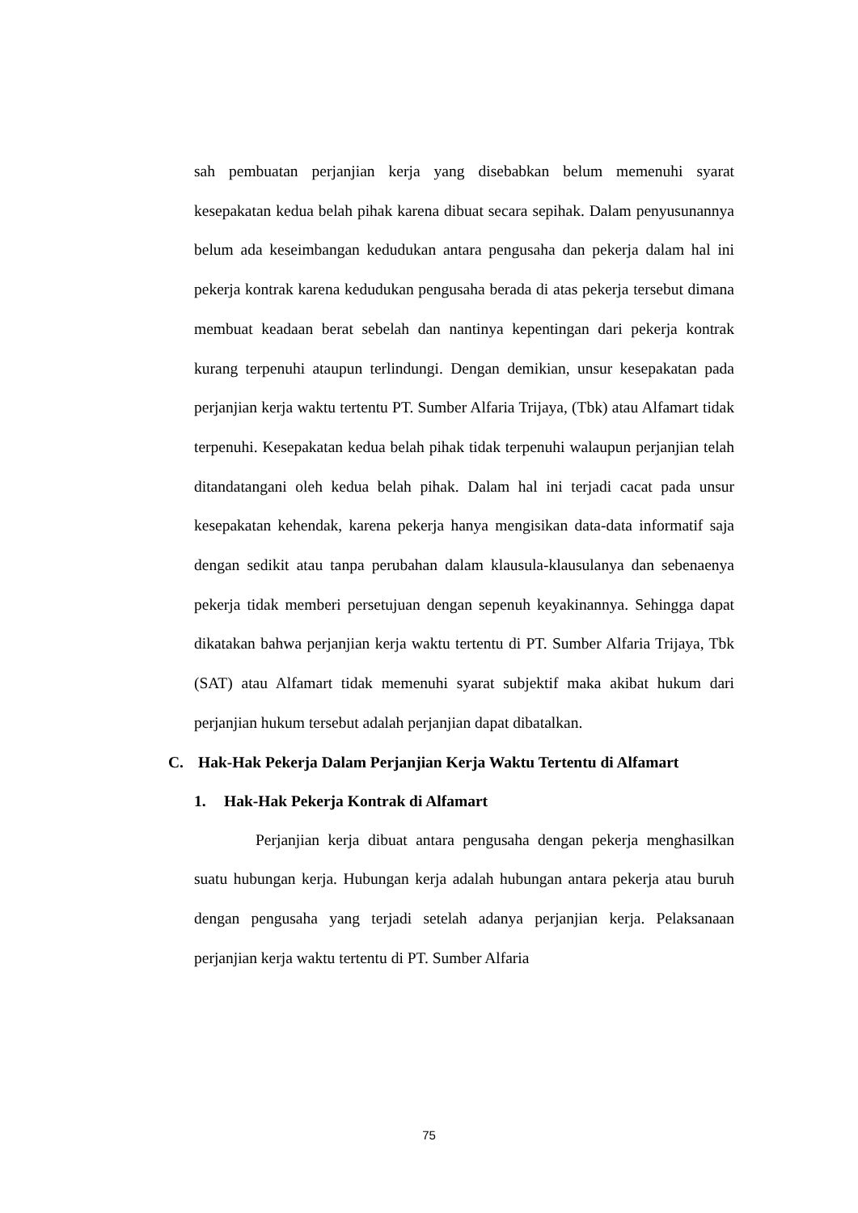sah pembuatan perjanjian kerja yang disebabkan belum memenuhi syarat kesepakatan kedua belah pihak karena dibuat secara sepihak. Dalam penyusunannya belum ada keseimbangan kedudukan antara pengusaha dan pekerja dalam hal ini pekerja kontrak karena kedudukan pengusaha berada di atas pekerja tersebut dimana membuat keadaan berat sebelah dan nantinya kepentingan dari pekerja kontrak kurang terpenuhi ataupun terlindungi. Dengan demikian, unsur kesepakatan pada perjanjian kerja waktu tertentu PT. Sumber Alfaria Trijaya, (Tbk) atau Alfamart tidak terpenuhi. Kesepakatan kedua belah pihak tidak terpenuhi walaupun perjanjian telah ditandatangani oleh kedua belah pihak. Dalam hal ini terjadi cacat pada unsur kesepakatan kehendak, karena pekerja hanya mengisikan data-data informatif saja dengan sedikit atau tanpa perubahan dalam klausula-klausulanya dan sebenaenya pekerja tidak memberi persetujuan dengan sepenuh keyakinannya. Sehingga dapat dikatakan bahwa perjanjian kerja waktu tertentu di PT. Sumber Alfaria Trijaya, Tbk (SAT) atau Alfamart tidak memenuhi syarat subjektif maka akibat hukum dari perjanjian hukum tersebut adalah perjanjian dapat dibatalkan.
C. Hak-Hak Pekerja Dalam Perjanjian Kerja Waktu Tertentu di Alfamart
1. Hak-Hak Pekerja Kontrak di Alfamart
Perjanjian kerja dibuat antara pengusaha dengan pekerja menghasilkan suatu hubungan kerja. Hubungan kerja adalah hubungan antara pekerja atau buruh dengan pengusaha yang terjadi setelah adanya perjanjian kerja. Pelaksanaan perjanjian kerja waktu tertentu di PT. Sumber Alfaria
75